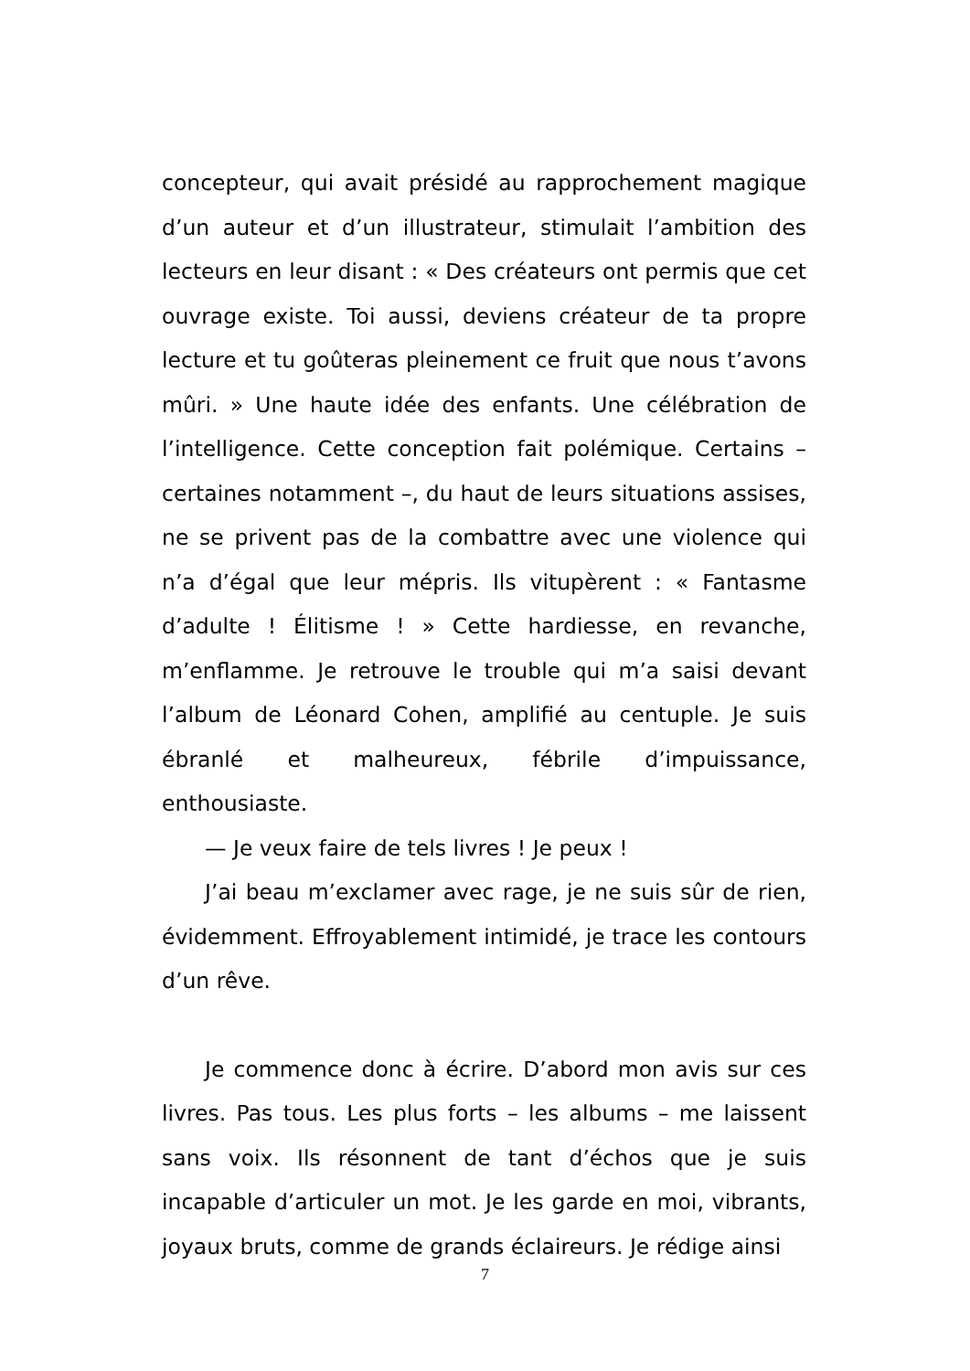concepteur, qui avait présidé au rapprochement magique d’un auteur et d’un illustrateur, stimulait l’ambition des lecteurs en leur disant : « Des créateurs ont permis que cet ouvrage existe. Toi aussi, deviens créateur de ta propre lecture et tu goûteras pleinement ce fruit que nous t’avons mûri. » Une haute idée des enfants. Une célébration de l’intelligence. Cette conception fait polémique. Certains – certaines notamment –, du haut de leurs situations assises, ne se privent pas de la combattre avec une violence qui n’a d’égal que leur mépris. Ils vitupèrent : « Fantasme d’adulte ! Élitisme ! » Cette hardiesse, en revanche, m’enflamme. Je retrouve le trouble qui m’a saisi devant l’album de Léonard Cohen, amplifié au centuple. Je suis ébranlé et malheureux, fébrile d’impuissance, enthousiaste.
— Je veux faire de tels livres ! Je peux !
J’ai beau m’exclamer avec rage, je ne suis sûr de rien, évidemment. Effroyablement intimidé, je trace les contours d’un rêve.
Je commence donc à écrire. D’abord mon avis sur ces livres. Pas tous. Les plus forts – les albums – me laissent sans voix. Ils résonnent de tant d’échos que je suis incapable d’articuler un mot. Je les garde en moi, vibrants, joyaux bruts, comme de grands éclaireurs. Je rédige ainsi
7